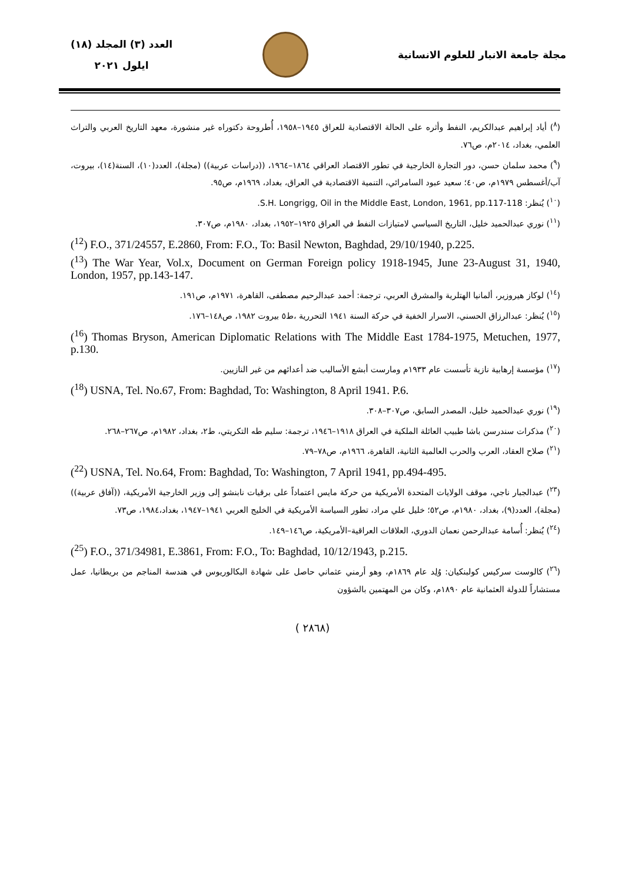مجلة جامعة الانبار للعلوم الانسانية
العدد (٣) المجلد (١٨)
ايلول ٢٠٢١
(<sup>٨</sup>) أياد إبراهيم عبدالكريم، النفط وأثره على الحالة الاقتصادية للعراق ١٩٤٥–١٩٥٨، أُطروحة دكتوراه غير منشورة، معهد التاريخ العربي والتراث العلمي، بغداد، ٢٠١٤م، ص٧٦.
(<sup>٩</sup>) محمد سلمان حسن، دور التجارة الخارجية في تطور الاقتصاد العراقي ١٨٦٤–١٩٦٤، ((دراسات عربية)) (مجلة)، العدد(١٠)، السنة(١٤)، بيروت، آب/أغسطس ١٩٧٩م، ص٤٠؛ سعيد عبود السامرائي، التنمية الاقتصادية في العراق، بغداد، ١٩٦٩م، ص٩٥.
(<sup>١٠</sup>) يُنظر: S.H. Longrigg, Oil in the Middle East, London, 1961, pp.117-118.
(<sup>١١</sup>) نوري عبدالحميد خليل، التاريخ السياسي لامتيازات النفط في العراق ١٩٢٥–١٩٥٢، بغداد، ١٩٨٠م، ص٣٠٧.
(<sup>12</sup>) F.O., 371/24557, E.2860, From: F.O., To: Basil Newton, Baghdad, 29/10/1940, p.225.
(<sup>13</sup>) The War Year, Vol.x, Document on German Foreign policy 1918-1945, June 23-August 31, 1940, London, 1957, pp.143-147.
(<sup>١٤</sup>) لوكاز هيروزير، ألمانيا الهتلرية والمشرق العربي، ترجمة: أحمد عبدالرحيم مصطفى، القاهرة، ١٩٧١م، ص١٩١.
(<sup>١٥</sup>) يُنظر: عبدالرزاق الحسني، الاسرار الخفية في حركة السنة ١٩٤١ التحررية ،ط٥ بيروت ١٩٨٢، ص١٤٨–١٧٦.
(<sup>16</sup>) Thomas Bryson, American Diplomatic Relations with The Middle East 1784-1975, Metuchen, 1977, p.130.
(<sup>١٧</sup>) مؤسسة إرهابية نازية تأسست عام ١٩٣٣م ومارست أبشع الأساليب ضد أعدائهم من غير النازيين.
(<sup>18</sup>) USNA, Tel. No.67, From: Baghdad, To: Washington, 8 April 1941. P.6.
(<sup>١٩</sup>) نوري عبدالحميد خليل، المصدر السابق، ص٣٠٧–٣٠٨.
(<sup>٢٠</sup>) مذكرات سندرسن باشا طبيب العائلة الملكية في العراق ١٩١٨–١٩٤٦، ترجمة: سليم طه التكريتي، ط٢، بغداد، ١٩٨٢م، ص٢٦٧–٢٦٨.
(<sup>٢١</sup>) صلاح العقاد، العرب والحرب العالمية الثانية، القاهرة، ١٩٦٦م، ص٧٨–٧٩.
(<sup>22</sup>) USNA, Tel. No.64, From: Baghdad, To: Washington, 7 April 1941, pp.494-495.
(<sup>٢٣</sup>) عبدالجبار ناجي، موقف الولايات المتحدة الأمريكية من حركة مايس اعتماداً على برقيات نابنشو إلى وزير الخارجية الأمريكية، ((آفاق عربية)) (مجلة)، العدد(٩)، بغداد، ١٩٨٠م، ص٥٢؛ خليل علي مراد، تطور السياسة الأمريكية في الخليج العربي ١٩٤١–١٩٤٧، بغداد،١٩٨٤، ص٧٣.
(<sup>٢٤</sup>) يُنظر: أُسامة عبدالرحمن نعمان الدوري، العلاقات العراقية–الأمريكية، ص١٤٦–١٤٩.
(<sup>25</sup>) F.O., 371/34981, E.3861, From: F.O., To: Baghdad, 10/12/1943, p.215.
(<sup>٢٦</sup>) كالوست سركيس كولبنكيان: وُلِد عام ١٨٦٩م، وهو أرمني عثماني حاصل على شهادة البكالوريوس في هندسة المناجم من بريطانيا، عمل مستشاراً للدولة العثمانية عام ١٨٩٠م، وكان من المهتمين بالشؤون
( ٢٨٦٨)